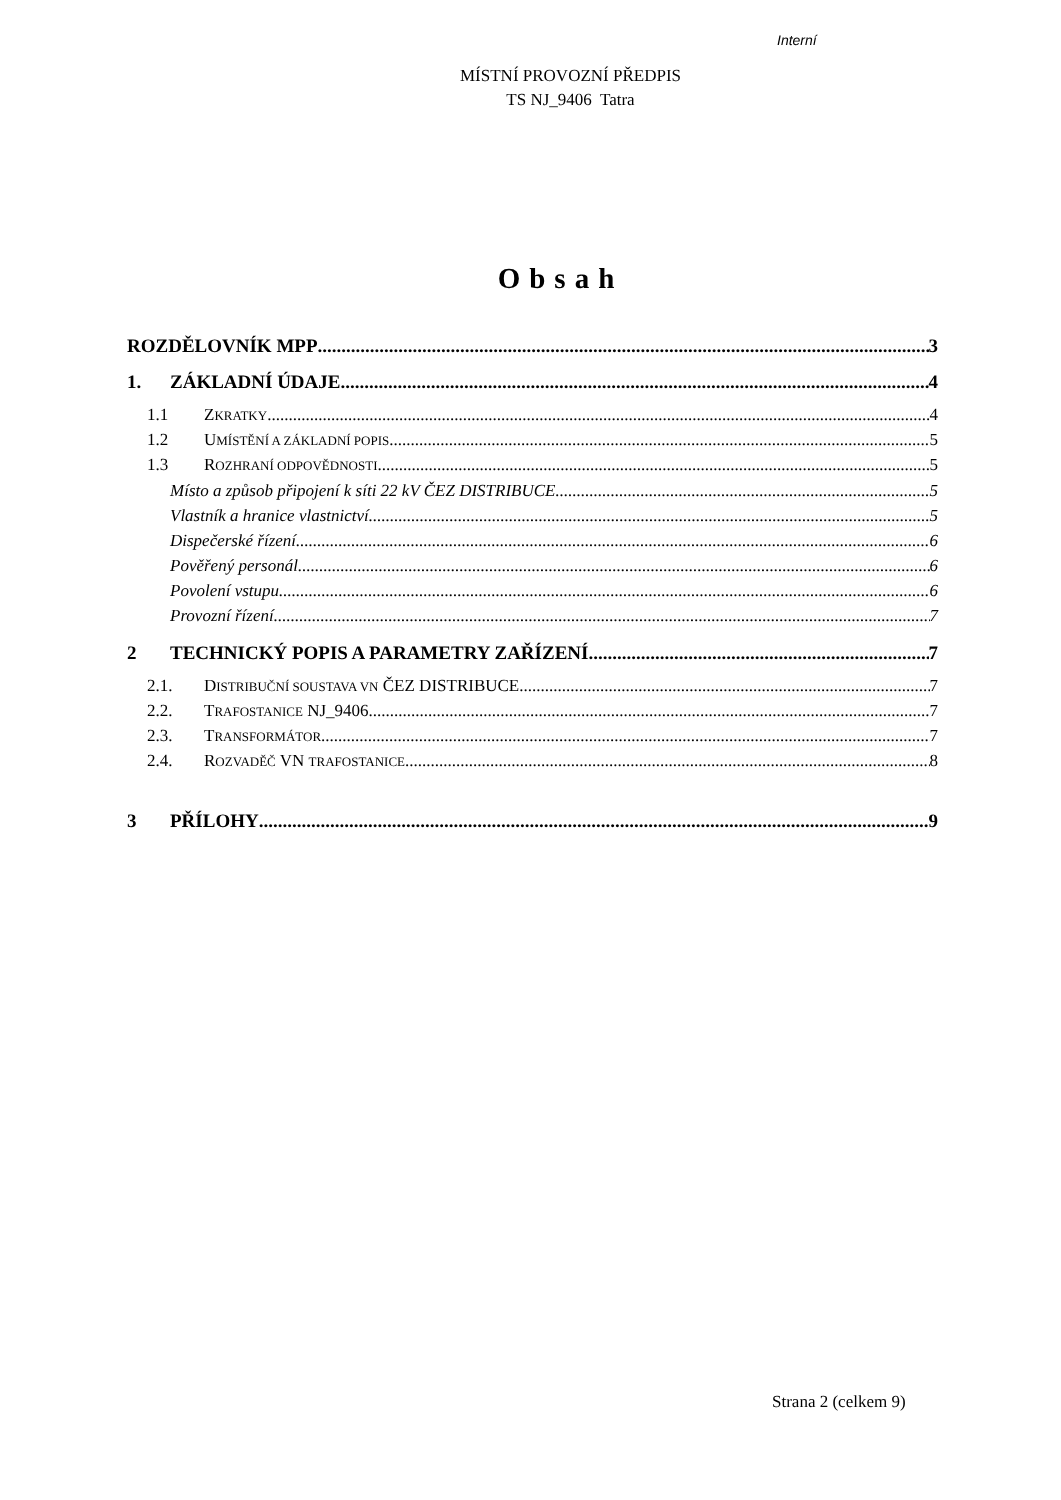Interní
MÍSTNÍ PROVOZNÍ PŘEDPIS
TS NJ_9406 Tatra
Obsah
ROZDĚLOVNÍK MPP 3
1. ZÁKLADNÍ ÚDAJE 4
1.1 ZKRATKY 4
1.2 UMÍSTĚNÍ A ZÁKLADNÍ POPIS 5
1.3 ROZHRANÍ ODPOVĚDNOSTI 5
Místo a způsob připojení k síti 22 kV ČEZ DISTRIBUCE 5
Vlastník a hranice vlastnictví 5
Dispečerské řízení 6
Pověřený personál 6
Povolení vstupu 6
Provozní řízení 7
2 TECHNICKÝ POPIS A PARAMETRY ZAŘÍZENÍ 7
2.1. DISTRIBUČNÍ SOUSTAVA VN ČEZ DISTRIBUCE 7
2.2. TRAFOSTANICE NJ_9406 7
2.3. TRANSFORMÁTOR 7
2.4. ROZVADĚČ VN TRAFOSTANICE 8
3 PŘÍLOHY 9
Strana 2 (celkem 9)